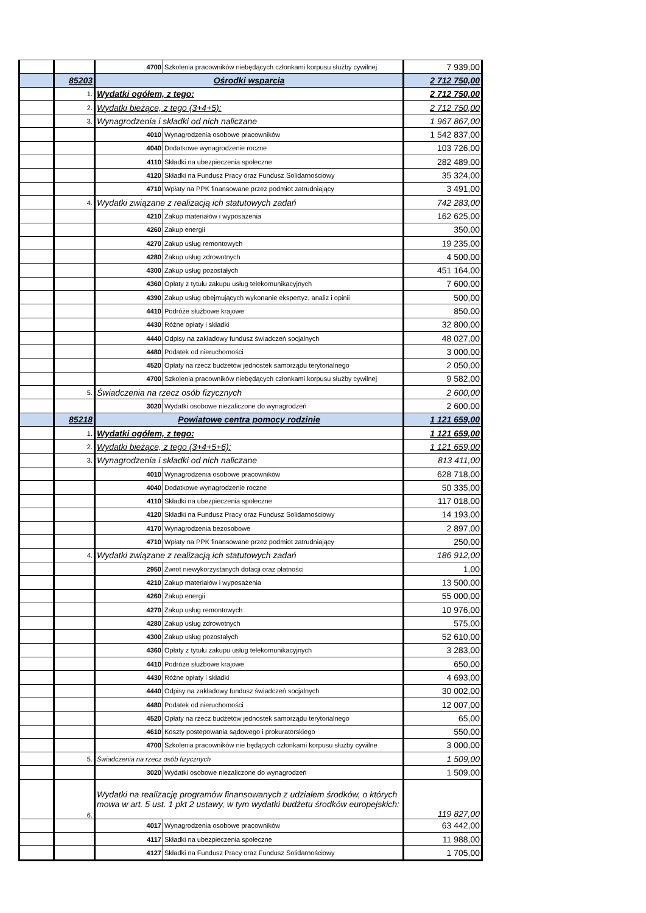| | | 4700 | Szkolenia pracowników niebędących członkami korpusu służby cywilnej | 7 939,00 |
| | 85203 | Ośrodki wsparcia | | 2 712 750,00 |
| | 1. | Wydatki ogółem, z tego: | | 2 712 750,00 |
| | 2. | Wydatki bieżące, z tego (3+4+5): | | 2 712 750,00 |
| | 3. | Wynagrodzenia i składki od nich naliczane | | 1 967 867,00 |
| | | 4010 | Wynagrodzenia osobowe pracowników | 1 542 837,00 |
| | | 4040 | Dodatkowe wynagrodzenie roczne | 103 726,00 |
| | | 4110 | Składki na ubezpieczenia społeczne | 282 489,00 |
| | | 4120 | Składki na Fundusz Pracy oraz Fundusz Solidarnościowy | 35 324,00 |
| | | 4710 | Wpłaty na PPK finansowane przez podmiot zatrudniający | 3 491,00 |
| | 4. | Wydatki związane z realizacją ich statutowych zadań | | 742 283,00 |
| | | 4210 | Zakup materiałów i wyposażenia | 162 625,00 |
| | | 4260 | Zakup energii | 350,00 |
| | | 4270 | Zakup usług remontowych | 19 235,00 |
| | | 4280 | Zakup usług zdrowotnych | 4 500,00 |
| | | 4300 | Zakup usług pozostałych | 451 164,00 |
| | | 4360 | Opłaty z tytułu zakupu usług telekomunikacyjnych | 7 600,00 |
| | | 4390 | Zakup usług obejmujących wykonanie ekspertyz, analiz i opinii | 500,00 |
| | | 4410 | Podróże służbowe krajowe | 850,00 |
| | | 4430 | Różne opłaty i składki | 32 800,00 |
| | | 4440 | Odpisy na zakładowy fundusz świadczeń socjalnych | 48 027,00 |
| | | 4480 | Podatek od nieruchomości | 3 000,00 |
| | | 4520 | Opłaty na rzecz budżetów jednostek samorządu terytorialnego | 2 050,00 |
| | | 4700 | Szkolenia pracowników niebędących członkami korpusu służby cywilnej | 9 582,00 |
| | 5. | Świadczenia na rzecz osób fizycznych | | 2 600,00 |
| | | 3020 | Wydatki osobowe niezaliczone do wynagrodzeń | 2 600,00 |
| | 85218 | Powiatowe centra pomocy rodzinie | | 1 121 659,00 |
| | 1. | Wydatki ogółem, z tego: | | 1 121 659,00 |
| | 2. | Wydatki bieżące, z tego (3+4+5+6): | | 1 121 659,00 |
| | 3. | Wynagrodzenia i składki od nich naliczane | | 813 411,00 |
| | | 4010 | Wynagrodzenia osobowe pracowników | 628 718,00 |
| | | 4040 | Dodatkowe wynagrodzenie roczne | 50 335,00 |
| | | 4110 | Składki na ubezpieczenia społeczne | 117 018,00 |
| | | 4120 | Składki na Fundusz Pracy oraz Fundusz Solidarnościowy | 14 193,00 |
| | | 4170 | Wynagrodzenia bezosobowe | 2 897,00 |
| | | 4710 | Wpłaty na PPK finansowane przez podmiot zatrudniający | 250,00 |
| | 4. | Wydatki związane z realizacją ich statutowych zadań | | 186 912,00 |
| | | 2950 | Zwrot niewykorzystanych dotacji oraz płatności | 1,00 |
| | | 4210 | Zakup materiałów i wyposażenia | 13 500,00 |
| | | 4260 | Zakup energii | 55 000,00 |
| | | 4270 | Zakup usług remontowych | 10 976,00 |
| | | 4280 | Zakup usług zdrowotnych | 575,00 |
| | | 4300 | Zakup usług pozostałych | 52 610,00 |
| | | 4360 | Opłaty z tytułu zakupu usług telekomunikacyjnych | 3 283,00 |
| | | 4410 | Podróże służbowe krajowe | 650,00 |
| | | 4430 | Różne opłaty i składki | 4 693,00 |
| | | 4440 | Odpisy na zakładowy fundusz świadczeń socjalnych | 30 002,00 |
| | | 4480 | Podatek od nieruchomości | 12 007,00 |
| | | 4520 | Opłaty na rzecz budżetów jednostek samorządu terytorialnego | 65,00 |
| | | 4610 | Koszty postepowania sądowego i prokuratorskiego | 550,00 |
| | | 4700 | Szkolenia pracowników nie będących członkami korpusu służby cywilne | 3 000,00 |
| | 5. | Świadczenia na rzecz osób fizycznych | | 1 509,00 |
| | | 3020 | Wydatki osobowe niezaliczone do wynagrodzeń | 1 509,00 |
| | 6. | Wydatki na realizację programów finansowanych z udziałem środków, o których mowa w art. 5 ust. 1 pkt 2 ustawy, w tym wydatki budżetu środków europejskich: | | 119 827,00 |
| | | 4017 | Wynagrodzenia osobowe pracowników | 63 442,00 |
| | | 4117 | Składki na ubezpieczenia społeczne | 11 988,00 |
| | | 4127 | Składki na Fundusz Pracy oraz Fundusz Solidarnościowy | 1 705,00 |